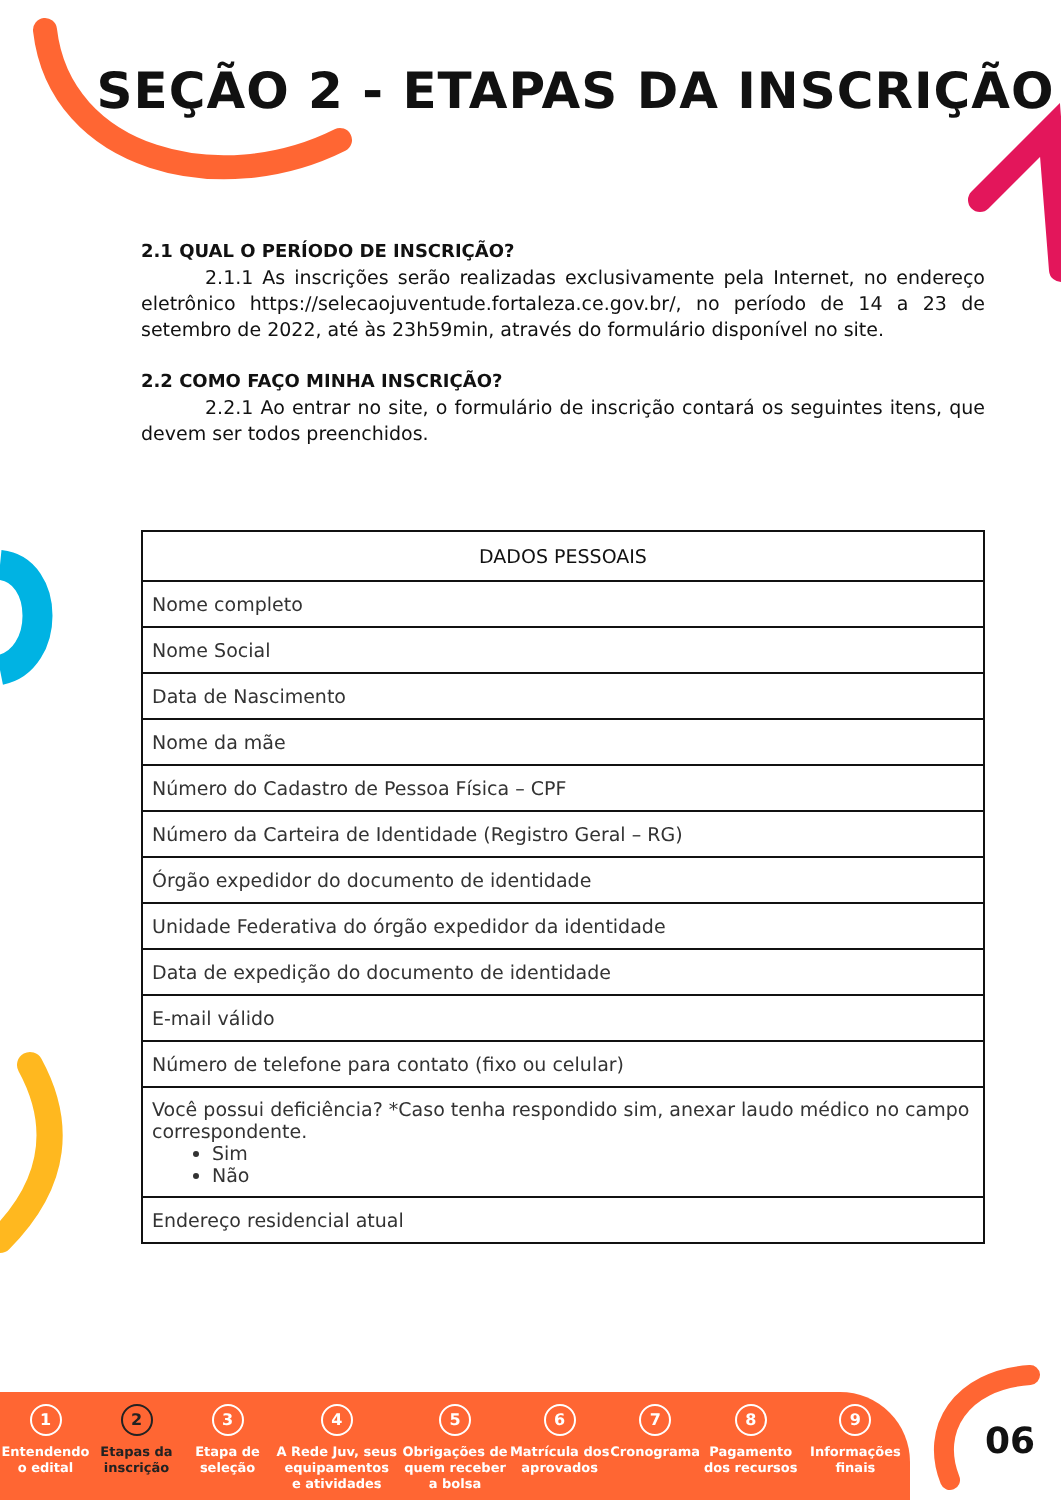SEÇÃO 2 - ETAPAS DA INSCRIÇÃO
2.1 QUAL O PERÍODO DE INSCRIÇÃO?
2.1.1 As inscrições serão realizadas exclusivamente pela Internet, no endereço eletrônico https://selecaojuventude.fortaleza.ce.gov.br/, no período de 14 a 23 de setembro de 2022, até às 23h59min, através do formulário disponível no site.
2.2 COMO FAÇO MINHA INSCRIÇÃO?
2.2.1 Ao entrar no site, o formulário de inscrição contará os seguintes itens, que devem ser todos preenchidos.
| DADOS PESSOAIS |
| --- |
| Nome completo |
| Nome Social |
| Data de Nascimento |
| Nome da mãe |
| Número do Cadastro de Pessoa Física – CPF |
| Número da Carteira de Identidade (Registro Geral – RG) |
| Órgão expedidor do documento de identidade |
| Unidade Federativa do órgão expedidor da identidade |
| Data de expedição do documento de identidade |
| E-mail válido |
| Número de telefone para contato (fixo ou celular) |
| Você possui deficiência? *Caso tenha respondido sim, anexar laudo médico no campo correspondente. Sim Não |
| Endereço residencial atual |
1
Entendendo
o edital
2
Etapas da
inscrição
3
Etapa de
seleção
4
A Rede Juv, seus
equipamentos
e atividades
5
Obrigações de
quem receber
a bolsa
6
Matrícula dos
aprovados
7
Cronograma
8
Pagamento
dos recursos
9
Informações
finais
06